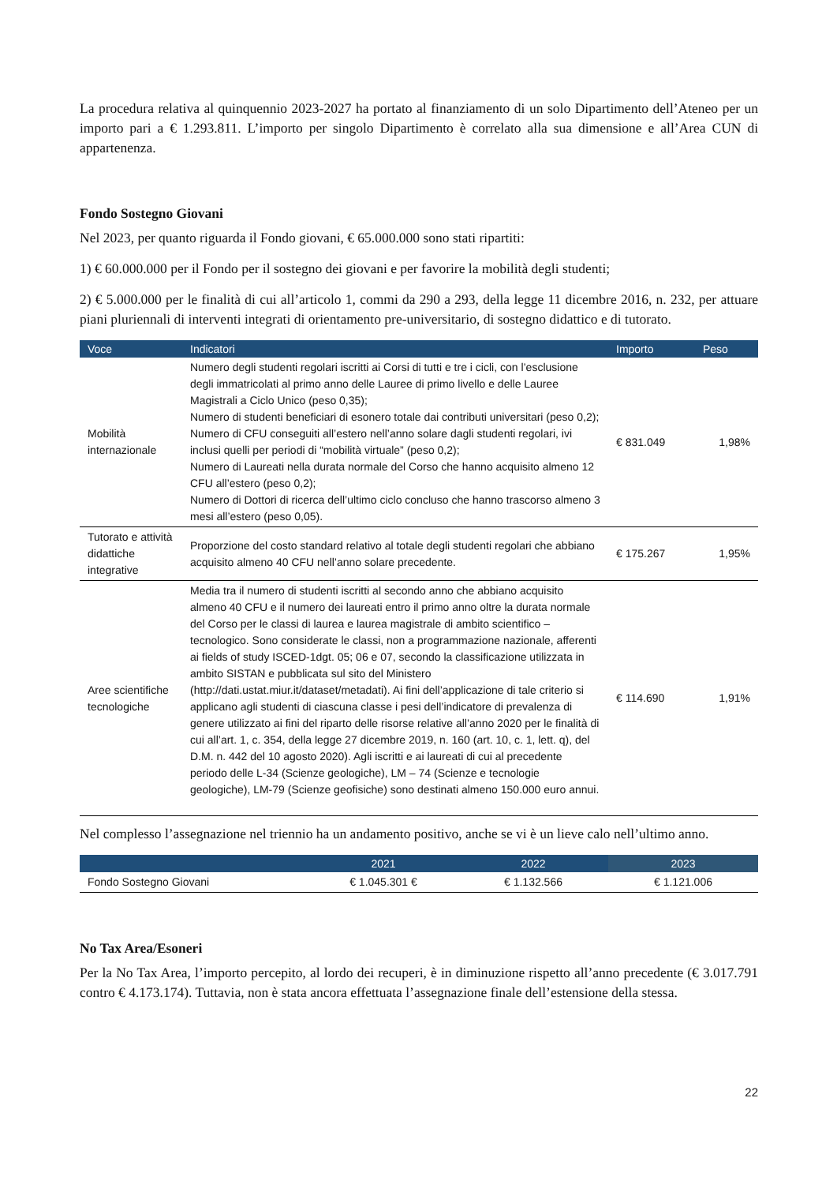La procedura relativa al quinquennio 2023-2027 ha portato al finanziamento di un solo Dipartimento dell’Ateneo per un importo pari a € 1.293.811. L’importo per singolo Dipartimento è correlato alla sua dimensione e all’Area CUN di appartenenza.
Fondo Sostegno Giovani
Nel 2023, per quanto riguarda il Fondo giovani, € 65.000.000 sono stati ripartiti:
1) € 60.000.000 per il Fondo per il sostegno dei giovani e per favorire la mobilità degli studenti;
2) € 5.000.000 per le finalità di cui all’articolo 1, commi da 290 a 293, della legge 11 dicembre 2016, n. 232, per attuare piani pluriennali di interventi integrati di orientamento pre-universitario, di sostegno didattico e di tutorato.
| Voce | Indicatori | Importo | Peso |
| --- | --- | --- | --- |
| Mobilità internazionale | Numero degli studenti regolari iscritti ai Corsi di tutti e tre i cicli, con l’esclusione degli immatricolati al primo anno delle Lauree di primo livello e delle Lauree Magistrali a Ciclo Unico (peso 0,35); Numero di studenti beneficiari di esonero totale dai contributi universitari (peso 0,2); Numero di CFU conseguiti all’estero nell’anno solare dagli studenti regolari, ivi inclusi quelli per periodi di “mobilità virtuale” (peso 0,2); Numero di Laureati nella durata normale del Corso che hanno acquisito almeno 12 CFU all’estero (peso 0,2); Numero di Dottori di ricerca dell’ultimo ciclo concluso che hanno trascorso almeno 3 mesi all’estero (peso 0,05). | € 831.049 | 1,98% |
| Tutorato e attività didattiche integrative | Proporzione del costo standard relativo al totale degli studenti regolari che abbiano acquisito almeno 40 CFU nell’anno solare precedente. | € 175.267 | 1,95% |
| Aree scientifiche tecnologiche | Media tra il numero di studenti iscritti al secondo anno che abbiano acquisito almeno 40 CFU e il numero dei laureati entro il primo anno oltre la durata normale del Corso per le classi di laurea e laurea magistrale di ambito scientifico – tecnologico. Sono considerate le classi, non a programmazione nazionale, afferenti ai fields of study ISCED-1dgt. 05; 06 e 07, secondo la classificazione utilizzata in ambito SISTAN e pubblicata sul sito del Ministero (http://dati.ustat.miur.it/dataset/metadati). Ai fini dell’applicazione di tale criterio si applicano agli studenti di ciascuna classe i pesi dell’indicatore di prevalenza di genere utilizzato ai fini del riparto delle risorse relative all’anno 2020 per le finalità di cui all’art. 1, c. 354, della legge 27 dicembre 2019, n. 160 (art. 10, c. 1, lett. q), del D.M. n. 442 del 10 agosto 2020). Agli iscritti e ai laureati di cui al precedente periodo delle L-34 (Scienze geologiche), LM – 74 (Scienze e tecnologie geologiche), LM-79 (Scienze geofisiche) sono destinati almeno 150.000 euro annui. | € 114.690 | 1,91% |
Nel complesso l’assegnazione nel triennio ha un andamento positivo, anche se vi è un lieve calo nell’ultimo anno.
| | 2021 | 2022 | 2023 |
| --- | --- | --- | --- |
| Fondo Sostegno Giovani | € 1.045.301 € | € 1.132.566 | € 1.121.006 |
No Tax Area/Esoneri
Per la No Tax Area, l’importo percepito, al lordo dei recuperi, è in diminuzione rispetto all’anno precedente (€ 3.017.791 contro € 4.173.174). Tuttavia, non è stata ancora effettuata l’assegnazione finale dell’estensione della stessa.
22